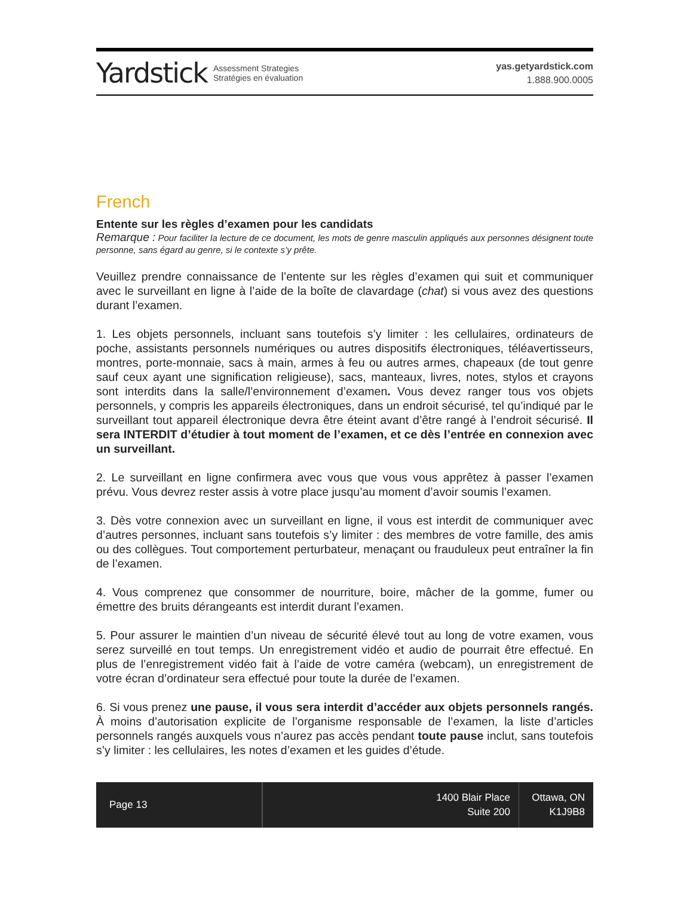Yardstick Assessment Strategies
Stratégies en évaluation
yas.getyardstick.com
1.888.900.0005
French
Entente sur les règles d’examen pour les candidats
Remarque : Pour faciliter la lecture de ce document, les mots de genre masculin appliqués aux personnes désignent toute personne, sans égard au genre, si le contexte s’y prête.
Veuillez prendre connaissance de l’entente sur les règles d’examen qui suit et communiquer avec le surveillant en ligne à l’aide de la boîte de clavardage (chat) si vous avez des questions durant l’examen.
1. Les objets personnels, incluant sans toutefois s’y limiter : les cellulaires, ordinateurs de poche, assistants personnels numériques ou autres dispositifs électroniques, téléavertisseurs, montres, porte-monnaie, sacs à main, armes à feu ou autres armes, chapeaux (de tout genre sauf ceux ayant une signification religieuse), sacs, manteaux, livres, notes, stylos et crayons sont interdits dans la salle/l’environnement d’examen. Vous devez ranger tous vos objets personnels, y compris les appareils électroniques, dans un endroit sécurisé, tel qu’indiqué par le surveillant tout appareil électronique devra être éteint avant d’être rangé à l’endroit sécurisé. Il sera INTERDIT d’étudier à tout moment de l’examen, et ce dès l’entrée en connexion avec un surveillant.
2. Le surveillant en ligne confirmera avec vous que vous vous apprêtez à passer l’examen prévu. Vous devrez rester assis à votre place jusqu’au moment d’avoir soumis l’examen.
3. Dès votre connexion avec un surveillant en ligne, il vous est interdit de communiquer avec d’autres personnes, incluant sans toutefois s’y limiter : des membres de votre famille, des amis ou des collègues. Tout comportement perturbateur, menaçant ou frauduleux peut entraîner la fin de l’examen.
4. Vous comprenez que consommer de nourriture, boire, mâcher de la gomme, fumer ou émettre des bruits dérangeants est interdit durant l’examen.
5. Pour assurer le maintien d’un niveau de sécurité élevé tout au long de votre examen, vous serez surveillé en tout temps. Un enregistrement vidéo et audio de pourrait être effectué. En plus de l’enregistrement vidéo fait à l’aide de votre caméra (webcam), un enregistrement de votre écran d’ordinateur sera effectué pour toute la durée de l’examen.
6. Si vous prenez une pause, il vous sera interdit d’accéder aux objets personnels rangés. À moins d’autorisation explicite de l’organisme responsable de l’examen, la liste d’articles personnels rangés auxquels vous n’aurez pas accès pendant toute pause inclut, sans toutefois s’y limiter : les cellulaires, les notes d’examen et les guides d’étude.
Page 13
1400 Blair Place
Suite 200
Ottawa, ON
K1J9B8